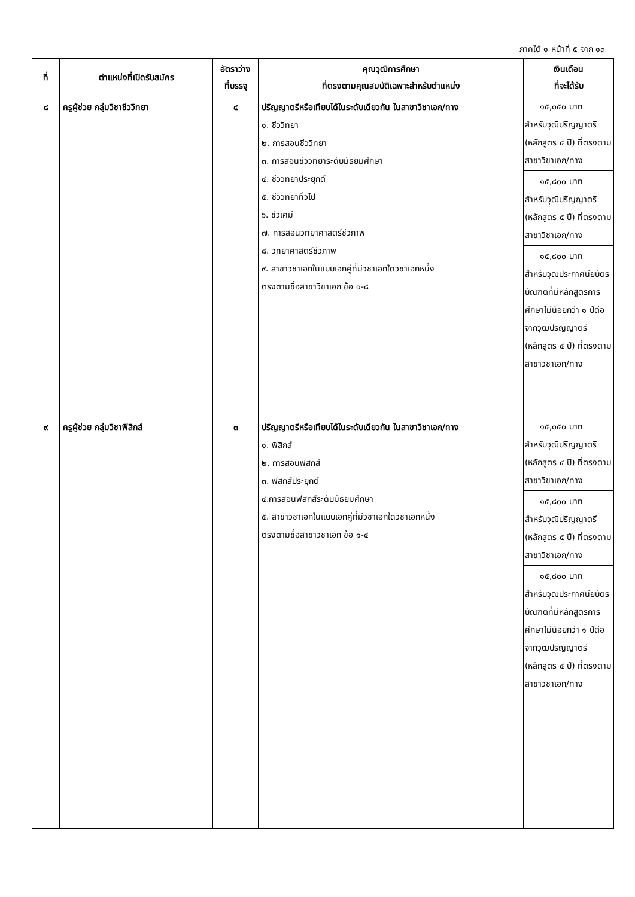ภาคใต้ ๑ หน้าที่ ๕ จาก ๑๓
| ที่ | ตำแหน่งที่เปิดรับสมัคร | อัตราว่าง ที่บรรจุ | คุณวุฒิการศึกษา ที่ตรงตามคุณสมบัติเฉพาะสำหรับตำแหน่ง | เงินเดือน ที่จะได้รับ |
| --- | --- | --- | --- | --- |
| ๘ | ครูผู้ช่วย กลุ่มวิชาชีววิทยา | ๔ | ปริญญาตรีหรือเทียบได้ในระดับเดียวกัน ในสาขาวิชาเอก/ทาง ๑. ชีววิทยา ๒. การสอนชีววิทยา ๓. การสอนชีววิทยาระดับมัธยมศึกษา ๔. ชีววิทยาประยุกต์ ๕. ชีววิทยาทั่วไป ๖. ชีวเคมี ๗. การสอนวิทยาศาสตร์ชีวภาพ ๘. วิทยาศาสตร์ชีวภาพ ๙. สาขาวิชาเอกในแบบเอกคู่ที่มีวิชาเอกใดวิชาเอกหนึ่ง ตรงตามชื่อสาขาวิชาเอก ข้อ ๑-๘ | ๑๕,๐๕๐ บาท สำหรับวุฒิปริญญาตรี (หลักสูตร ๔ ปี) ที่ตรงตามสาขาวิชาเอก/ทาง ๑๕,๘๐๐ บาท สำหรับวุฒิปริญญาตรี (หลักสูตร ๕ ปี) ที่ตรงตามสาขาวิชาเอก/ทาง ๑๕,๘๐๐ บาท สำหรับวุฒิประกาศนียบัตรบัณฑิตที่มีหลักสูตรการศึกษาไม่น้อยกว่า ๑ ปีต่อจากวุฒิปริญญาตรี (หลักสูตร ๔ ปี) ที่ตรงตามสาขาวิชาเอก/ทาง |
| ๙ | ครูผู้ช่วย กลุ่มวิชาฟิสิกส์ | ๓ | ปริญญาตรีหรือเทียบได้ในระดับเดียวกัน ในสาขาวิชาเอก/ทาง ๑. ฟิสิกส์ ๒. การสอนฟิสิกส์ ๓. ฟิสิกส์ประยุกต์ ๔.การสอนฟิสิกส์ระดับมัธยมศึกษา ๕. สาขาวิชาเอกในแบบเอกคู่ที่มีวิชาเอกใดวิชาเอกหนึ่ง ตรงตามชื่อสาขาวิชาเอก ข้อ ๑-๔ | ๑๕,๐๕๐ บาท สำหรับวุฒิปริญญาตรี (หลักสูตร ๔ ปี) ที่ตรงตามสาขาวิชาเอก/ทาง ๑๕,๘๐๐ บาท สำหรับวุฒิปริญญาตรี (หลักสูตร ๕ ปี) ที่ตรงตามสาขาวิชาเอก/ทาง ๑๕,๘๐๐ บาท สำหรับวุฒิประกาศนียบัตรบัณฑิตที่มีหลักสูตรการศึกษาไม่น้อยกว่า ๑ ปีต่อจากวุฒิปริญญาตรี (หลักสูตร ๔ ปี) ที่ตรงตามสาขาวิชาเอก/ทาง |